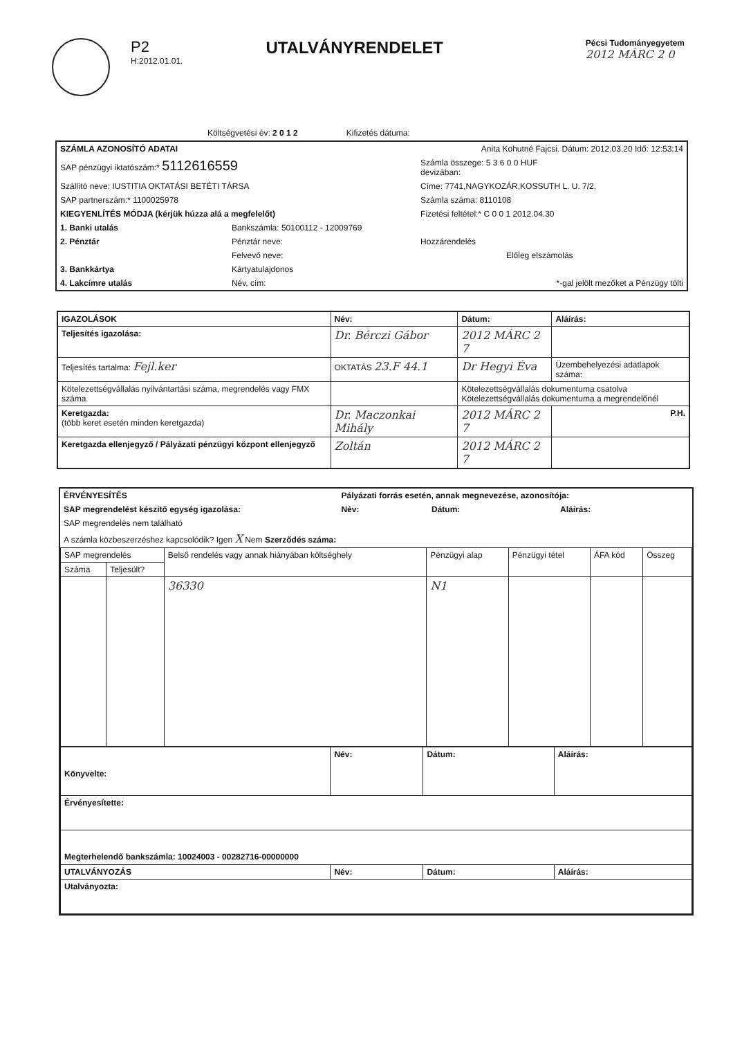P2
H:2012.01.01.
UTALVÁNYRENDELET
Pécsi Tudományegyetem
2012 MÁRC 2 0
Költségvetési év: 2 0 1 2 Kifizetés dátuma:
| SZÁMLA AZONOSÍTÓ ADATAI | Anita Kohutné Fajcsi. Dátum: 2012.03.20 Idő: 12:53:14 | | |
| SAP pénzügyi iktatószám:* 5112616559 | | Számla összege: 5 3 6 0 0 HUF devizában: | |
| Szállító neve: IUSTITIA OKTATÁSI BETÉTI TÁRSA | | Címe: 7741,NAGYKOZÁR,KOSSUTH L. U. 7/2. | |
| SAP partnerszám:* 1100025978 | | Számla száma: 8110108 | |
| KIEGYENLÍTÉS MÓDJA (kérjük húzza alá a megfelelőt) | | Fizetési feltétel:* C 0 0 1 2012.04.30 | |
| 1. Banki utalás | Bankszámla: 50100112 - 12009769 | | |
| 2. Pénztár | Pénztár neve: | Hozzárendelés | |
| | Felvevő neve: | | Előleg elszámolás |
| 3. Bankkártya | Kártyatulajdonos | | |
| 4. Lakcímre utalás | Név, cím: | | *-gal jelölt mezőket a Pénzügy tölti |
| IGAZOLÁSOK | Név: | Dátum: | Aláírás: |
| --- | --- | --- | --- |
| Teljesítés igazolása: | Dr. Bérczi Gábor | 2012 MÁRC 2 7 | |
| Teljesítés tartalma: Fejl.ker | OKTATÁS 23.F 44.1 | Dr Hegyi Éva | Üzembehelyezési adatlapok száma: |
| Kötelezettségvállalás nyilvántartási száma, megrendelés vagy FMX száma | | Kötelezettségvállalás dokumentuma csatolva Kötelezettségvállalás dokumentuma a megrendelőnél | |
| Keretgazda: (több keret esetén minden keretgazda) | Dr. Maczonkai Mihály | 2012 MÁRC 2 7 | P.H. |
| Keretgazda ellenjegyző / Pályázati pénzügyi központ ellenjegyző | Zoltán | 2012 MÁRC 2 7 | |
| ÉRVÉNYESÍTÉS | Pályázati forrás esetén, annak megnevezése, azonosítója: | | |
| SAP megrendelést készítő egység igazolása: | Név: | Dátum: | Aláírás: |
| SAP megrendelés nem található | | | |
| A számla közbeszerzéshez kapcsolódik? Igen X Nem Szerződés száma: | | | |
| SAP megrendelés | | Belső rendelés vagy annak hiányában költséghely | Pénzügyi alap | Pénzügyi tétel | ÁFA kód | Összeg |
| --- | --- | --- | --- | --- | --- | --- |
| Száma | Teljesült? | | | | | |
| | | 36330 | N1 | | | |
| Könyvelte: | Név: | Dátum: | Aláírás: |
| Érvényesítette: | | | |
| Megterhelendő bankszámla: 10024003 - 00282716-00000000 | | | |
| UTALVÁNYOZÁS | Név: | Dátum: | Aláírás: |
| Utalványozta: | | | |